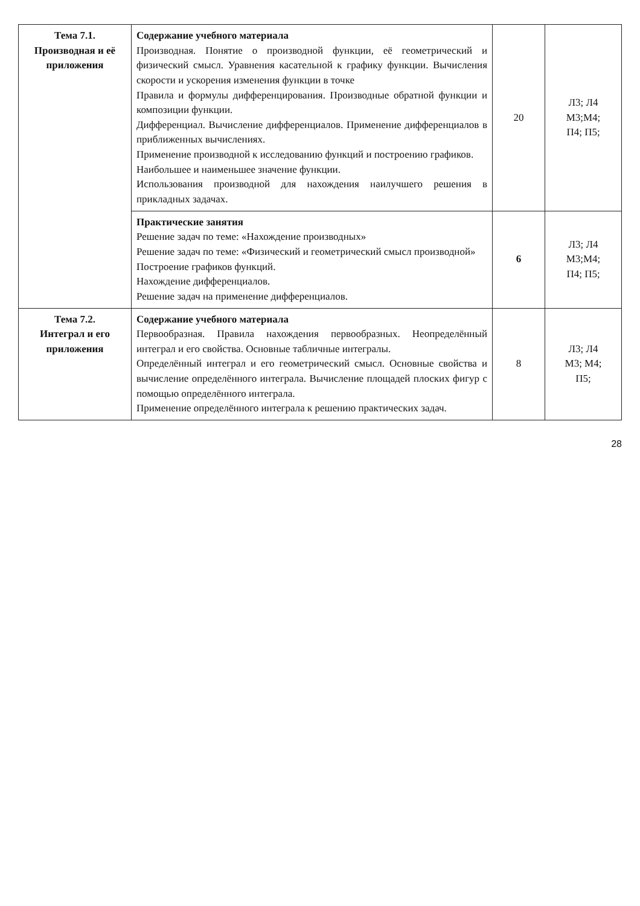| Тема 7.1. Производная и её приложения | Содержание учебного материала Производная. Понятие о производной функции, её геометрический и физический смысл. Уравнения касательной к графику функции. Вычисления скорости и ускорения изменения функции в точке Правила и формулы дифференцирования. Производные обратной функции и композиции функции. Дифференциал. Вычисление дифференциалов. Применение дифференциалов в приближенных вычислениях. Применение производной к исследованию функций и построению графиков. Наибольшее и наименьшее значение функции. Использования производной для нахождения наилучшего решения в прикладных задачах. | 20 | Л3; Л4 М3;М4; П4; П5; |
| | Практические занятия Решение задач по теме: «Нахождение производных» Решение задач по теме: «Физический и геометрический смысл производной» Построение графиков функций. Нахождение дифференциалов. Решение задач на применение дифференциалов. | 6 | Л3; Л4 М3;М4; П4; П5; |
| Тема 7.2. Интеграл и его приложения | Содержание учебного материала Первообразная. Правила нахождения первообразных. Неопределённый интеграл и его свойства. Основные табличные интегралы. Определённый интеграл и его геометрический смысл. Основные свойства и вычисление определённого интеграла. Вычисление площадей плоских фигур с помощью определённого интеграла. Применение определённого интеграла к решению практических задач. | 8 | Л3; Л4 М3; М4; П5; |
28